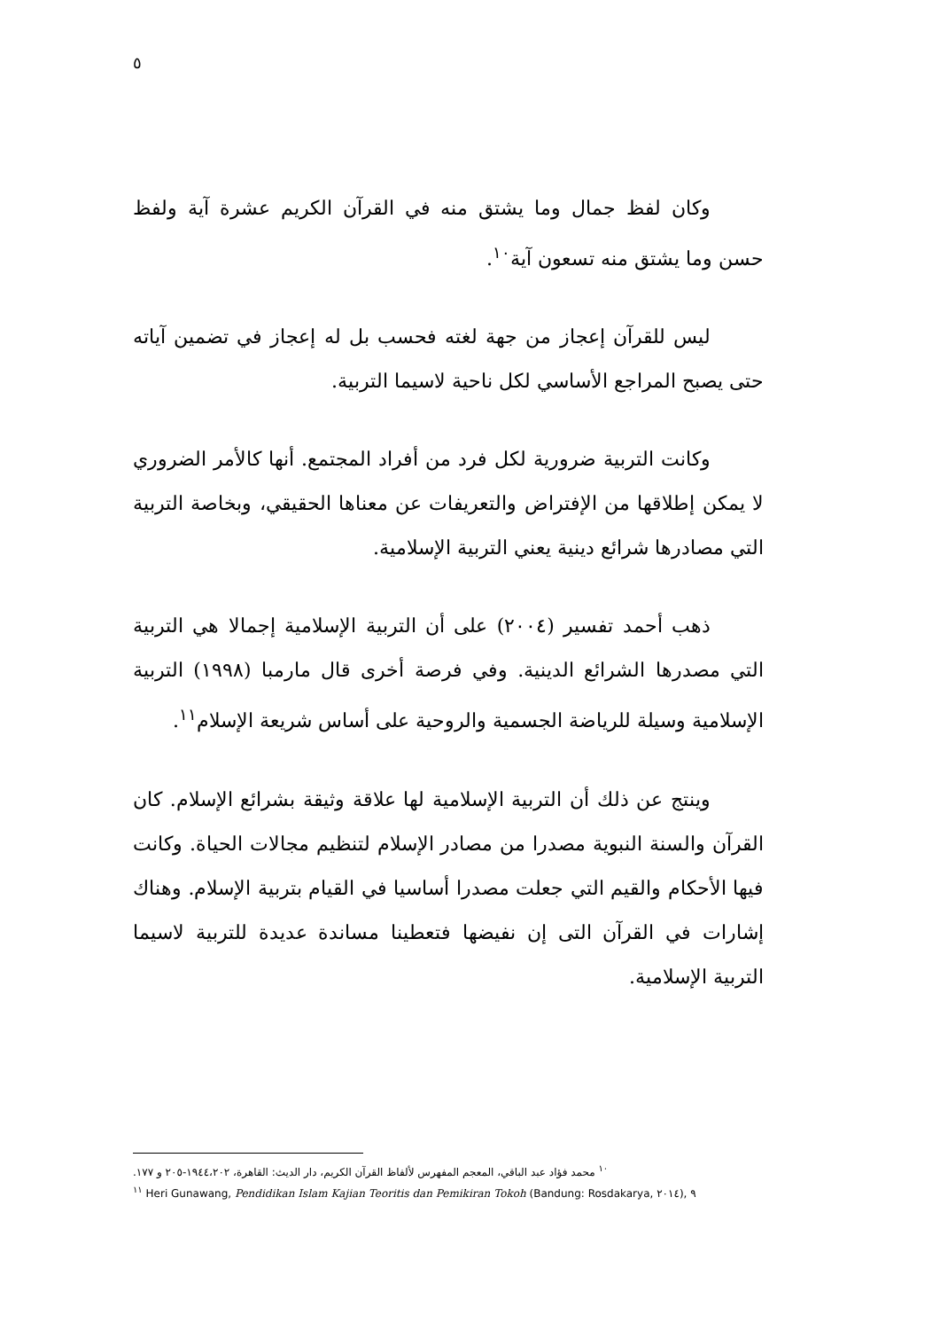٥
وكان لفظ جمال وما يشتق منه في القرآن الكريم عشرة آية ولفظ حسن وما يشتق منه تسعون آية<sup>١٠</sup>.
ليس للقرآن إعجاز من جهة لغته فحسب بل له إعجاز في تضمين آياته حتى يصبح المراجع الأساسي لكل ناحية لاسيما التربية.
وكانت التربية ضرورية لكل فرد من أفراد المجتمع. أنها كالأمر الضروري لا يمكن إطلاقها من الإفتراض والتعريفات عن معناها الحقيقي، وبخاصة التربية التي مصادرها شرائع دينية يعني التربية الإسلامية.
ذهب أحمد تفسير (٢٠٠٤) على أن التربية الإسلامية إجمالا هي التربية التي مصدرها الشرائع الدينية. وفي فرصة أخرى قال مارمبا (١٩٩٨) التربية الإسلامية وسيلة للرياضة الجسمية والروحية على أساس شريعة الإسلام<sup>١١</sup>.
وينتج عن ذلك أن التربية الإسلامية لها علاقة وثيقة بشرائع الإسلام. كان القرآن والسنة النبوية مصدرا من مصادر الإسلام لتنظيم مجالات الحياة. وكانت فيها الأحكام والقيم التي جعلت مصدرا أساسيا في القيام بتربية الإسلام. وهناك إشارات في القرآن التى إن نفيضها فتعطينا مساندة عديدة للتربية لاسيما التربية الإسلامية.
<sup>١٠</sup> محمد فؤاد عبد الباقي، المعجم المفهرس لألفاظ القرآن الكريم، دار الديث: القاهرة، ١٩٤٤،٢٠٢-٢٠٥ و ١٧٧.
<sup>١١</sup> Heri Gunawang, Pendidikan Islam Kajian Teoritis dan Pemikiran Tokoh (Bandung: Rosdakarya, ٢٠١٤), ٩